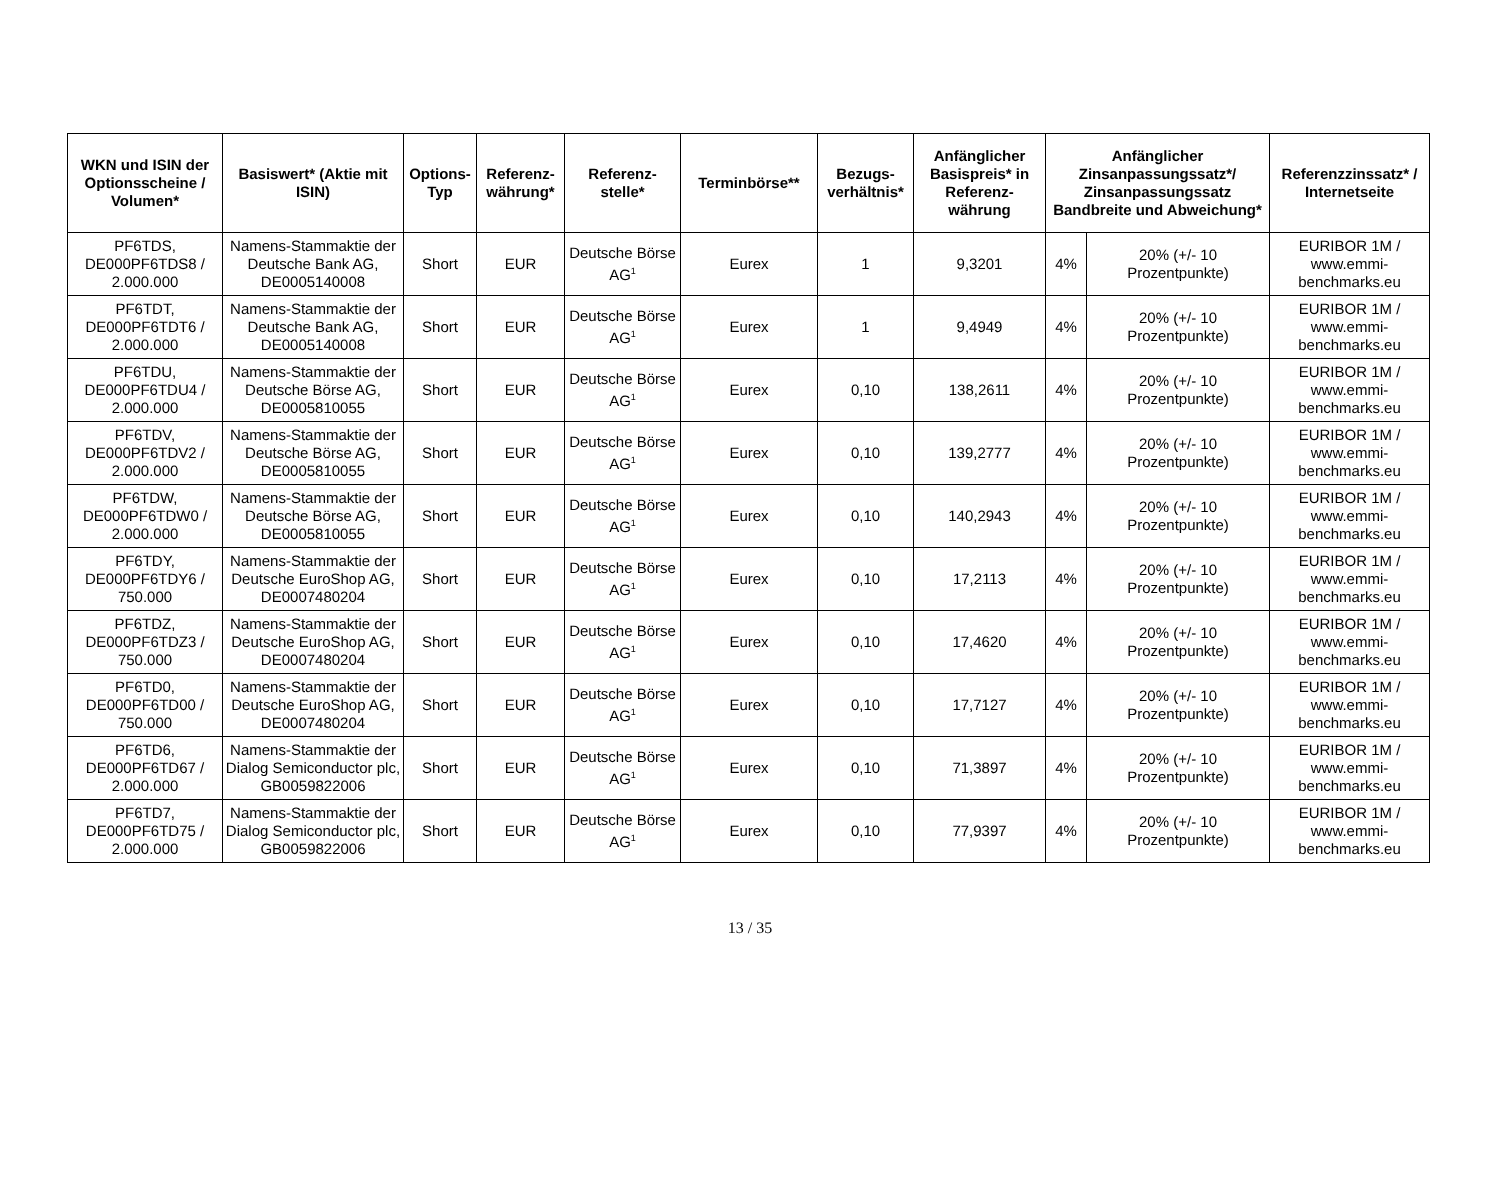| WKN und ISIN der Optionsscheine / Volumen* | Basiswert* (Aktie mit ISIN) | Options-Typ | Referenz-währung* | Referenz-stelle* | Terminbörse** | Bezugs-verhältnis* | Anfänglicher Basispreis* in Referenz-währung | Anfänglicher Zinsanpassungssatz*/ Zinsanpassungssatz Bandbreite und Abweichung* | | Referenzzinssatz* / Internetseite |
| --- | --- | --- | --- | --- | --- | --- | --- | --- | --- | --- |
| PF6TDS, DE000PF6TDS8 / 2.000.000 | Namens-Stammaktie der Deutsche Bank AG, DE0005140008 | Short | EUR | Deutsche Börse AG<sup>1</sup> | Eurex | 1 | 9,3201 | 4% | 20% (+/- 10 Prozentpunkte) | EURIBOR 1M / www.emmi-benchmarks.eu |
| PF6TDT, DE000PF6TDT6 / 2.000.000 | Namens-Stammaktie der Deutsche Bank AG, DE0005140008 | Short | EUR | Deutsche Börse AG<sup>1</sup> | Eurex | 1 | 9,4949 | 4% | 20% (+/- 10 Prozentpunkte) | EURIBOR 1M / www.emmi-benchmarks.eu |
| PF6TDU, DE000PF6TDU4 / 2.000.000 | Namens-Stammaktie der Deutsche Börse AG, DE0005810055 | Short | EUR | Deutsche Börse AG<sup>1</sup> | Eurex | 0,10 | 138,2611 | 4% | 20% (+/- 10 Prozentpunkte) | EURIBOR 1M / www.emmi-benchmarks.eu |
| PF6TDV, DE000PF6TDV2 / 2.000.000 | Namens-Stammaktie der Deutsche Börse AG, DE0005810055 | Short | EUR | Deutsche Börse AG<sup>1</sup> | Eurex | 0,10 | 139,2777 | 4% | 20% (+/- 10 Prozentpunkte) | EURIBOR 1M / www.emmi-benchmarks.eu |
| PF6TDW, DE000PF6TDW0 / 2.000.000 | Namens-Stammaktie der Deutsche Börse AG, DE0005810055 | Short | EUR | Deutsche Börse AG<sup>1</sup> | Eurex | 0,10 | 140,2943 | 4% | 20% (+/- 10 Prozentpunkte) | EURIBOR 1M / www.emmi-benchmarks.eu |
| PF6TDY, DE000PF6TDY6 / 750.000 | Namens-Stammaktie der Deutsche EuroShop AG, DE0007480204 | Short | EUR | Deutsche Börse AG<sup>1</sup> | Eurex | 0,10 | 17,2113 | 4% | 20% (+/- 10 Prozentpunkte) | EURIBOR 1M / www.emmi-benchmarks.eu |
| PF6TDZ, DE000PF6TDZ3 / 750.000 | Namens-Stammaktie der Deutsche EuroShop AG, DE0007480204 | Short | EUR | Deutsche Börse AG<sup>1</sup> | Eurex | 0,10 | 17,4620 | 4% | 20% (+/- 10 Prozentpunkte) | EURIBOR 1M / www.emmi-benchmarks.eu |
| PF6TD0, DE000PF6TD00 / 750.000 | Namens-Stammaktie der Deutsche EuroShop AG, DE0007480204 | Short | EUR | Deutsche Börse AG<sup>1</sup> | Eurex | 0,10 | 17,7127 | 4% | 20% (+/- 10 Prozentpunkte) | EURIBOR 1M / www.emmi-benchmarks.eu |
| PF6TD6, DE000PF6TD67 / 2.000.000 | Namens-Stammaktie der Dialog Semiconductor plc, GB0059822006 | Short | EUR | Deutsche Börse AG<sup>1</sup> | Eurex | 0,10 | 71,3897 | 4% | 20% (+/- 10 Prozentpunkte) | EURIBOR 1M / www.emmi-benchmarks.eu |
| PF6TD7, DE000PF6TD75 / 2.000.000 | Namens-Stammaktie der Dialog Semiconductor plc, GB0059822006 | Short | EUR | Deutsche Börse AG<sup>1</sup> | Eurex | 0,10 | 77,9397 | 4% | 20% (+/- 10 Prozentpunkte) | EURIBOR 1M / www.emmi-benchmarks.eu |
13 / 35